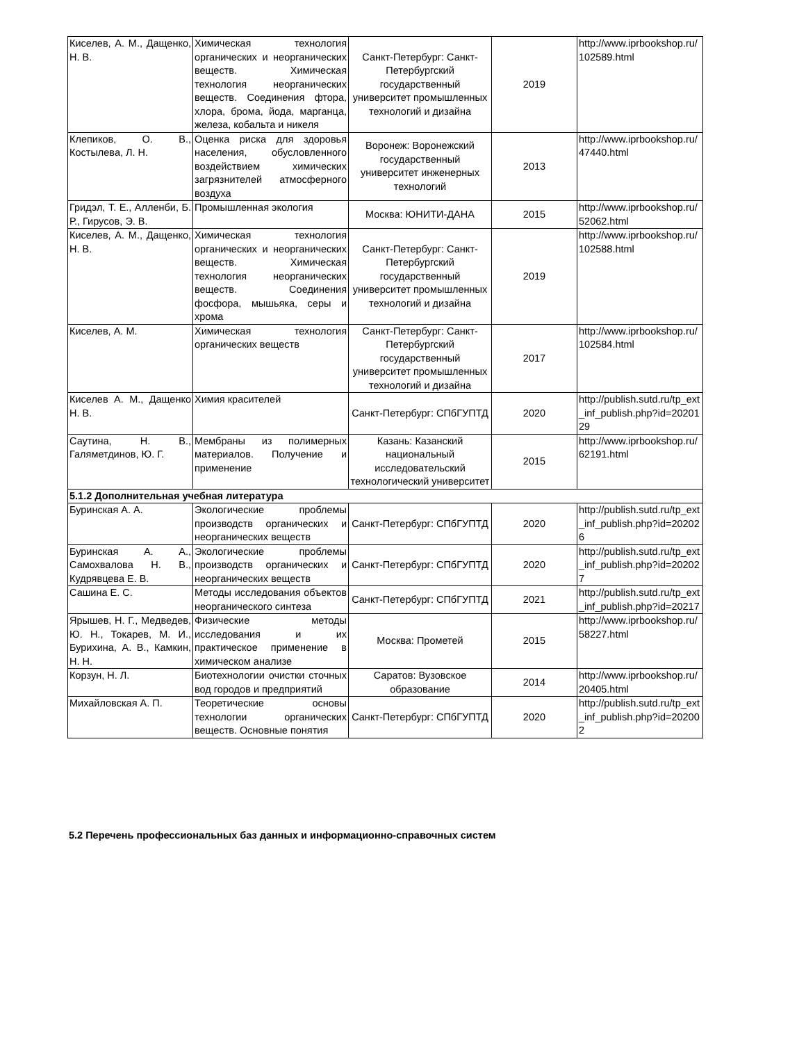| Киселев, А. М., Дащенко, Н. В. | Химическая технология органических и неорганических веществ. Химическая технология неорганических веществ. Соединения фтора, хлора, брома, йода, марганца, железа, кобальта и никеля | Санкт-Петербург: Санкт-Петербургский государственный университет промышленных технологий и дизайна | 2019 | http://www.iprbookshop.ru/102589.html |
| Клепиков, О. В., Костылева, Л. Н. | Оценка риска для здоровья населения, обусловленного воздействием химических загрязнителей атмосферного воздуха | Воронеж: Воронежский государственный университет инженерных технологий | 2013 | http://www.iprbookshop.ru/47440.html |
| Гридэл, Т. Е., Алленби, Б. Р., Гирусов, Э. В. | Промышленная экология | Москва: ЮНИТИ-ДАНА | 2015 | http://www.iprbookshop.ru/52062.html |
| Киселев, А. М., Дащенко, Н. В. | Химическая технология органических и неорганических веществ. Химическая технология неорганических веществ. Соединения фосфора, мышьяка, серы и хрома | Санкт-Петербург: Санкт-Петербургский государственный университет промышленных технологий и дизайна | 2019 | http://www.iprbookshop.ru/102588.html |
| Киселев, А. М. | Химическая технология органических веществ | Санкт-Петербург: Санкт-Петербургский государственный университет промышленных технологий и дизайна | 2017 | http://www.iprbookshop.ru/102584.html |
| Киселев А. М., Дащенко Н. В. | Химия красителей | Санкт-Петербург: СПбГУПТД | 2020 | http://publish.sutd.ru/tp_ext_inf_publish.php?id=2020129 |
| Саутина, Н. В., Галяметдинов, Ю. Г. | Мембраны из полимерных материалов. Получение и применение | Казань: Казанский национальный исследовательский технологический университет | 2015 | http://www.iprbookshop.ru/62191.html |
| 5.1.2 Дополнительная учебная литература | | | | |
| Буринская А. А. | Экологические проблемы производств органических и неорганических веществ | Санкт-Петербург: СПбГУПТД | 2020 | http://publish.sutd.ru/tp_ext_inf_publish.php?id=202026 |
| Буринская А. А., Самохвалова Н. В., Кудрявцева Е. В. | Экологические проблемы производств органических и неорганических веществ | Санкт-Петербург: СПбГУПТД | 2020 | http://publish.sutd.ru/tp_ext_inf_publish.php?id=202027 |
| Сашина Е. С. | Методы исследования объектов неорганического синтеза | Санкт-Петербург: СПбГУПТД | 2021 | http://publish.sutd.ru/tp_ext_inf_publish.php?id=20217 |
| Ярышев, Н. Г., Медведев, Ю. Н., Токарев, М. И., Бурихина, А. В., Камкин, Н. Н. | Физические методы исследования и их практическое применение в химическом анализе | Москва: Прометей | 2015 | http://www.iprbookshop.ru/58227.html |
| Корзун, Н. Л. | Биотехнологии очистки сточных вод городов и предприятий | Саратов: Вузовское образование | 2014 | http://www.iprbookshop.ru/20405.html |
| Михайловская А. П. | Теоретические основы технологии органических веществ. Основные понятия | Санкт-Петербург: СПбГУПТД | 2020 | http://publish.sutd.ru/tp_ext_inf_publish.php?id=202002 |
5.2 Перечень профессиональных баз данных и информационно-справочных систем